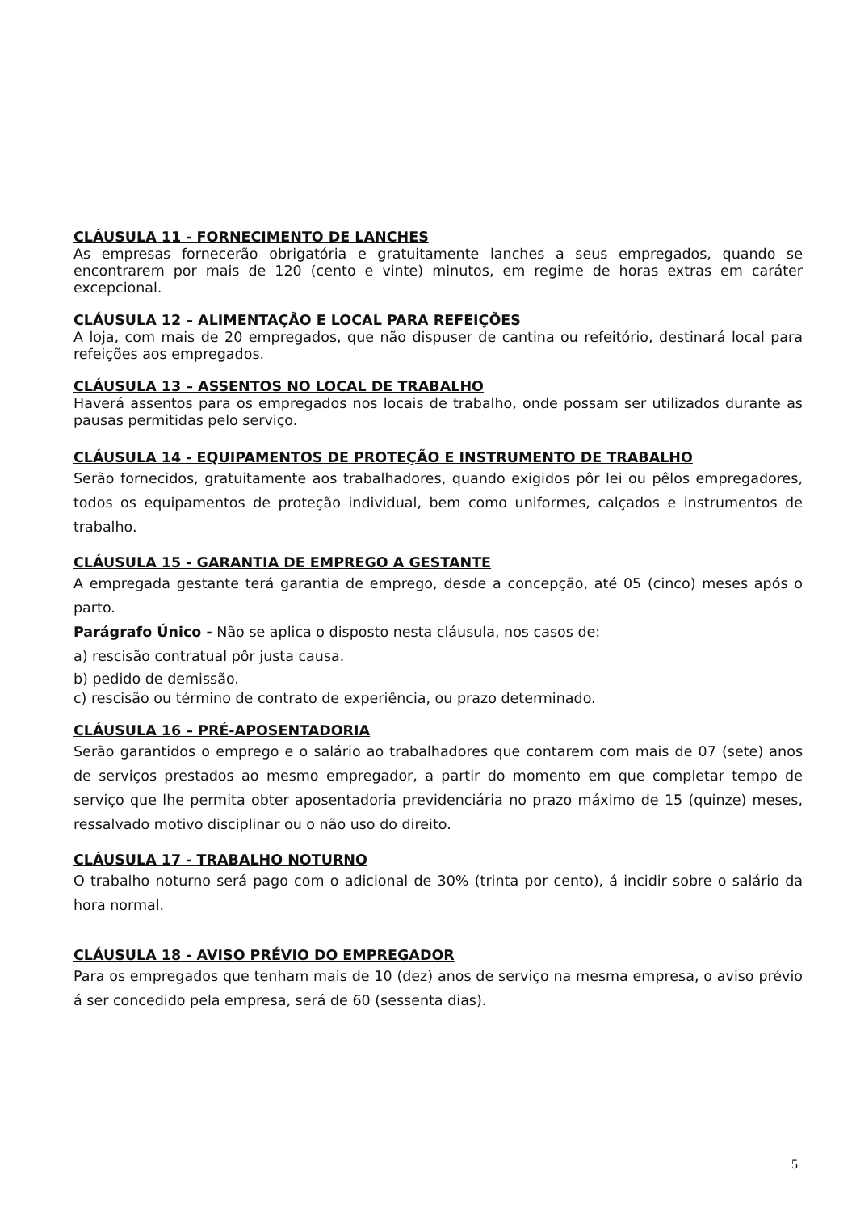CLÁUSULA 11 - FORNECIMENTO DE LANCHES
As empresas fornecerão obrigatória e gratuitamente lanches a seus empregados, quando se encontrarem por mais de 120 (cento e vinte) minutos, em regime de horas extras em caráter excepcional.
CLÁUSULA 12 – ALIMENTAÇÃO E LOCAL PARA REFEIÇÕES
A loja, com mais de 20 empregados, que não dispuser de cantina ou refeitório, destinará local para refeições aos empregados.
CLÁUSULA 13 – ASSENTOS NO LOCAL DE TRABALHO
Haverá assentos para os empregados nos locais de trabalho, onde possam ser utilizados durante as pausas permitidas pelo serviço.
CLÁUSULA 14 - EQUIPAMENTOS DE PROTEÇÃO E INSTRUMENTO DE TRABALHO
Serão fornecidos, gratuitamente aos trabalhadores, quando exigidos pôr lei ou pêlos empregadores, todos os equipamentos de proteção individual, bem como uniformes, calçados e instrumentos de trabalho.
CLÁUSULA 15 - GARANTIA DE EMPREGO A GESTANTE
A empregada gestante terá garantia de emprego, desde a concepção, até 05 (cinco) meses após o parto.
Parágrafo Único - Não se aplica o disposto nesta cláusula, nos casos de:
a) rescisão contratual pôr justa causa.
b) pedido de demissão.
c) rescisão ou término de contrato de experiência, ou prazo determinado.
CLÁUSULA 16 – PRÉ-APOSENTADORIA
Serão garantidos o emprego e o salário ao trabalhadores que contarem com mais de 07 (sete) anos de serviços prestados ao mesmo empregador, a partir do momento em que completar tempo de serviço que lhe permita obter aposentadoria previdenciária no prazo máximo de 15 (quinze) meses, ressalvado motivo disciplinar ou o não uso do direito.
CLÁUSULA 17 - TRABALHO NOTURNO
O trabalho noturno será pago com o adicional de 30% (trinta por cento), á incidir sobre o salário da hora normal.
CLÁUSULA 18 - AVISO PRÉVIO DO EMPREGADOR
Para os empregados que tenham mais de 10 (dez) anos de serviço na mesma empresa, o aviso prévio á ser concedido pela empresa, será de 60 (sessenta dias).
5